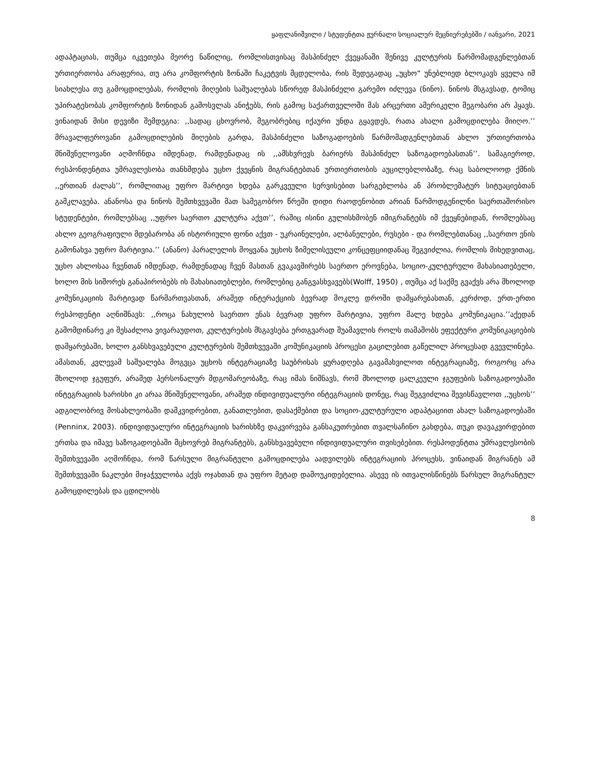ყაფლანიშვილი / სტუდენტთა ჟურნალი სოციალურ მეცნიერებებში / იანვარი, 2021
ადაპტაციას, თუმცა იკვეთება მეორე ნაწილიც, რომლისთვისაც მასპინძელ ქვეყანაში შენივე კულტურის წარმომადგენლებთან ურთიერთობა არაფერია, თუ არა კომფორტის ზონაში ჩაკეტვის მცდელობა, რის შედეგადაც „უცხო“ უნებლიედ ბლოკავს ყველა იმ სიახლესა თუ გამოცდილებას, რომლის მიღების საშუალებას სწორედ მასპინძელი გარემო იძლევა (ნინო). ნინოს მსგავსად, ტომიც უპირატესობას კომფორტის ზონიდან გამოსვლას ანიჭებს, რის გამოც საქართველოში მას არცერთი ამერიკელი მეგობარი არ ჰყავს. ვინაიდან მისი დევიზი შემდეგია: ,,სადაც ცხოვრობ, მეგობრებიც იქაური უნდა გყავდეს, რათა ახალი გამოცდილება მიიღო.’’ მრავალფეროვანი გამოცდილების მიღების გარდა, მასპინძელი საზოგადოების წარმომადგენლებთან ახლო ურთიერთობა მნიშვნელოვანი აღმოჩნდა იმდენად, რამდენადაც ის ,,ამსხვრევს ბარიერს მასპინძელ საზოგადოებასთან’’. სამაგიეროდ, რესპონდენტთა უმრავლესობა თანხმდება უცხო ქვეყნის მიგრანტებთან ურთიერთობის აუცილებლობაზე, რაც საბოლოოდ ქმნის ,,ერთიან ძალას’’, რომლითაც უფრო მარტივი ხდება გარკვეული სერვისებით სარგებლობა ან პრობლემატურ სიტუაციებთან გამკლავება. ანანოსა და ნინოს შემთხვევაში მათ სამეგობრო წრეში დიდი რაოდენობით არიან წარმოდგენილნი საერთაშორისო სტუდენტები, რომლებსაც ,,უფრო საერთო კულტურა აქვთ’’, რაშიც ისინი გულისხმობენ იმიგრანტებს იმ ქვეყნებიდან, რომლებსაც ახლო გეოგრაფიული მდებარობა ან ისტორიული ფონი აქვთ - უკრაინელები, ალბანელები, რუსები - და რომლებთანაც ,,საერთო ენის გამონახვა უფრო მარტივია.’’ (ანანო) პარალელის მოყვანა უცხოს ზიმელისეული კონცეფციიდანაც შეგვიძლია, რომლის მიხედვითაც, უცხო ახლოსაა ჩვენთან იმდენად, რამდენადაც ჩვენ მასთან გვაკავშირებს საერთო ეროვნება, სოციო-კულტურული მახასიათებელი, ხოლო მის სიშორეს განაპირობებს ის მახასიათებლები, რომლებიც განგვასხვავებს(Wolff, 1950) , თუმცა აქ საქმე გვაქვს არა მხოლოდ კომუნიკაციის მარტივად წარმართვასთან, არამედ ინტერაქციის ბევრად მოკლე დროში დამყარებასთან, კერძოდ, ერთ-ერთი რესპოდენტი აღნიშნავს: ,,როცა ნახულობ საერთო ენას ბევრად უფრო მარტივია, უფრო მალე ხდება კომუნიკაცია.’’აქედან გამომდინარე კი შესაძლოა ვივარაუდოთ, კულტურების მსგავსება ერთგვარად შუამავლის როლს თამაშობს ეფექტური კომუნიკაციების დამყარებაში, ხოლო განსხვავებული კულტურების შემთხვევაში კომუნიკაციის პროცესი გაცილებით გაწელილ პროცესად გვევლინება. ამასთან, კვლევამ საშუალება მოგვცა უცხოს ინტეგრაციაზე საუბრისას ყურადღება გავამახვილოთ ინტეგრაციაზე, როგორც არა მხოლოდ ჯგუფურ, არამედ პერსონალურ მდგომარეობაზე, რაც იმას ნიშნავს, რომ მხოლოდ ცალკეული ჯგუფების საზოგადოებაში ინტეგრაციის ხარისხი კი არაა მნიშვნელოვანი, არამედ ინდივიდუალური ინტეგრაციის დონეც, რაც შეგვიძლია შევისწავლოთ ,,უცხოს’’ ადგილობრივ მოსახლეობაში დამკვიდრებით, განათლებით, დასაქმებით და სოციო-კულტურული ადაპტაციით ახალ საზოგადოებაში (Penninx, 2003). ინდივიდუალური ინტეგრაციის ხარისხზე დაკვირვება განსაკუთრებით თვალსაჩინო გახდება, თუკი დავაკვირდებით ერთსა და იმავე საზოგადოებაში მცხოვრებ მიგრანტებს, განსხვავებული ინდივიდუალური თვისებებით. რესპოდენტთა უმრავლესობის შემთხვევაში აღმოჩნდა, რომ წარსული მიგრანტული გამოცდილება აადვილებს ინტეგრაციის პროცესს, ვინაიდან მიგრანტს ამ შემთხვევაში ნაკლები მიჯაჭვულობა აქვს ოჯახთან და უფრო მეტად დამოუკიდებელია. ასევე ის ითვალისწინებს წარსულ მიგრანტულ გამოცდილებას და ცდილობს
8